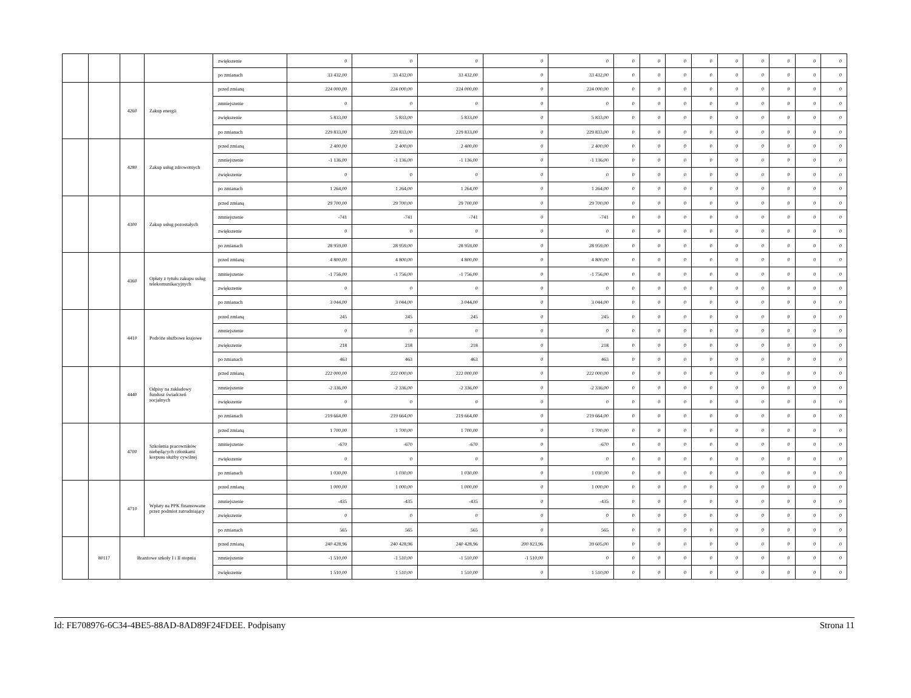| | | | | zwiększenie | 0 | 0 | 0 | 0 | 0 | 0 | 0 | 0 | 0 | 0 | 0 | 0 | 0 | 0 |
| | | | | po zmianach | 33 432,00 | 33 432,00 | 33 432,00 | 0 | 33 432,00 | 0 | 0 | 0 | 0 | 0 | 0 | 0 | 0 | 0 |
| | | 4260 | Zakup energii | przed zmianą | 224 000,00 | 224 000,00 | 224 000,00 | 0 | 224 000,00 | 0 | 0 | 0 | 0 | 0 | 0 | 0 | 0 | 0 |
| | | | | zmniejszenie | 0 | 0 | 0 | 0 | 0 | 0 | 0 | 0 | 0 | 0 | 0 | 0 | 0 | 0 |
| | | | | zwiększenie | 5 833,00 | 5 833,00 | 5 833,00 | 0 | 5 833,00 | 0 | 0 | 0 | 0 | 0 | 0 | 0 | 0 | 0 |
| | | | | po zmianach | 229 833,00 | 229 833,00 | 229 833,00 | 0 | 229 833,00 | 0 | 0 | 0 | 0 | 0 | 0 | 0 | 0 | 0 |
| | | 4280 | Zakup usług zdrowotnych | przed zmianą | 2 400,00 | 2 400,00 | 2 400,00 | 0 | 2 400,00 | 0 | 0 | 0 | 0 | 0 | 0 | 0 | 0 | 0 |
| | | | | zmniejszenie | -1 136,00 | -1 136,00 | -1 136,00 | 0 | -1 136,00 | 0 | 0 | 0 | 0 | 0 | 0 | 0 | 0 | 0 |
| | | | | zwiększenie | 0 | 0 | 0 | 0 | 0 | 0 | 0 | 0 | 0 | 0 | 0 | 0 | 0 | 0 |
| | | | | po zmianach | 1 264,00 | 1 264,00 | 1 264,00 | 0 | 1 264,00 | 0 | 0 | 0 | 0 | 0 | 0 | 0 | 0 | 0 |
| | | 4300 | Zakup usług pozostałych | przed zmianą | 29 700,00 | 29 700,00 | 29 700,00 | 0 | 29 700,00 | 0 | 0 | 0 | 0 | 0 | 0 | 0 | 0 | 0 |
| | | | | zmniejszenie | -741 | -741 | -741 | 0 | -741 | 0 | 0 | 0 | 0 | 0 | 0 | 0 | 0 | 0 |
| | | | | zwiększenie | 0 | 0 | 0 | 0 | 0 | 0 | 0 | 0 | 0 | 0 | 0 | 0 | 0 | 0 |
| | | | | po zmianach | 28 959,00 | 28 959,00 | 28 959,00 | 0 | 28 959,00 | 0 | 0 | 0 | 0 | 0 | 0 | 0 | 0 | 0 |
| | | 4360 | Opłaty z tytułu zakupu usług telekomunikacyjnych | przed zmianą | 4 800,00 | 4 800,00 | 4 800,00 | 0 | 4 800,00 | 0 | 0 | 0 | 0 | 0 | 0 | 0 | 0 | 0 |
| | | | | zmniejszenie | -1 756,00 | -1 756,00 | -1 756,00 | 0 | -1 756,00 | 0 | 0 | 0 | 0 | 0 | 0 | 0 | 0 | 0 |
| | | | | zwiększenie | 0 | 0 | 0 | 0 | 0 | 0 | 0 | 0 | 0 | 0 | 0 | 0 | 0 | 0 |
| | | | | po zmianach | 3 044,00 | 3 044,00 | 3 044,00 | 0 | 3 044,00 | 0 | 0 | 0 | 0 | 0 | 0 | 0 | 0 | 0 |
| | | 4410 | Podróże służbowe krajowe | przed zmianą | 245 | 245 | 245 | 0 | 245 | 0 | 0 | 0 | 0 | 0 | 0 | 0 | 0 | 0 |
| | | | | zmniejszenie | 0 | 0 | 0 | 0 | 0 | 0 | 0 | 0 | 0 | 0 | 0 | 0 | 0 | 0 |
| | | | | zwiększenie | 218 | 218 | 218 | 0 | 218 | 0 | 0 | 0 | 0 | 0 | 0 | 0 | 0 | 0 |
| | | | | po zmianach | 463 | 463 | 463 | 0 | 463 | 0 | 0 | 0 | 0 | 0 | 0 | 0 | 0 | 0 |
| | | 4440 | Odpisy na zakładowy fundusz świadczeń socjalnych | przed zmianą | 222 000,00 | 222 000,00 | 222 000,00 | 0 | 222 000,00 | 0 | 0 | 0 | 0 | 0 | 0 | 0 | 0 | 0 |
| | | | | zmniejszenie | -2 336,00 | -2 336,00 | -2 336,00 | 0 | -2 336,00 | 0 | 0 | 0 | 0 | 0 | 0 | 0 | 0 | 0 |
| | | | | zwiększenie | 0 | 0 | 0 | 0 | 0 | 0 | 0 | 0 | 0 | 0 | 0 | 0 | 0 | 0 |
| | | | | po zmianach | 219 664,00 | 219 664,00 | 219 664,00 | 0 | 219 664,00 | 0 | 0 | 0 | 0 | 0 | 0 | 0 | 0 | 0 |
| | | 4700 | Szkolenia pracowników niebędących członkami korpusu służby cywilnej | przed zmianą | 1 700,00 | 1 700,00 | 1 700,00 | 0 | 1 700,00 | 0 | 0 | 0 | 0 | 0 | 0 | 0 | 0 | 0 |
| | | | | zmniejszenie | -670 | -670 | -670 | 0 | -670 | 0 | 0 | 0 | 0 | 0 | 0 | 0 | 0 | 0 |
| | | | | zwiększenie | 0 | 0 | 0 | 0 | 0 | 0 | 0 | 0 | 0 | 0 | 0 | 0 | 0 | 0 |
| | | | | po zmianach | 1 030,00 | 1 030,00 | 1 030,00 | 0 | 1 030,00 | 0 | 0 | 0 | 0 | 0 | 0 | 0 | 0 | 0 |
| | | 4710 | Wpłaty na PPK finansowane przez podmiot zatrudniający | przed zmianą | 1 000,00 | 1 000,00 | 1 000,00 | 0 | 1 000,00 | 0 | 0 | 0 | 0 | 0 | 0 | 0 | 0 | 0 |
| | | | | zmniejszenie | -435 | -435 | -435 | 0 | -435 | 0 | 0 | 0 | 0 | 0 | 0 | 0 | 0 | 0 |
| | | | | zwiększenie | 0 | 0 | 0 | 0 | 0 | 0 | 0 | 0 | 0 | 0 | 0 | 0 | 0 | 0 |
| | | | | po zmianach | 565 | 565 | 565 | 0 | 565 | 0 | 0 | 0 | 0 | 0 | 0 | 0 | 0 | 0 |
| | 80117 | Branżowe szkoły I i II stopnia | | przed zmianą | 240 428,96 | 240 428,96 | 240 428,96 | 200 823,96 | 39 605,00 | 0 | 0 | 0 | 0 | 0 | 0 | 0 | 0 | 0 |
| | | | | zmniejszenie | -1 510,00 | -1 510,00 | -1 510,00 | -1 510,00 | 0 | 0 | 0 | 0 | 0 | 0 | 0 | 0 | 0 | 0 |
| | | | | zwiększenie | 1 510,00 | 1 510,00 | 1 510,00 | 0 | 1 510,00 | 0 | 0 | 0 | 0 | 0 | 0 | 0 | 0 | 0 |
Id: FE708976-6C34-4BE5-88AD-8AD89F24FDEE. Podpisany Strona 11